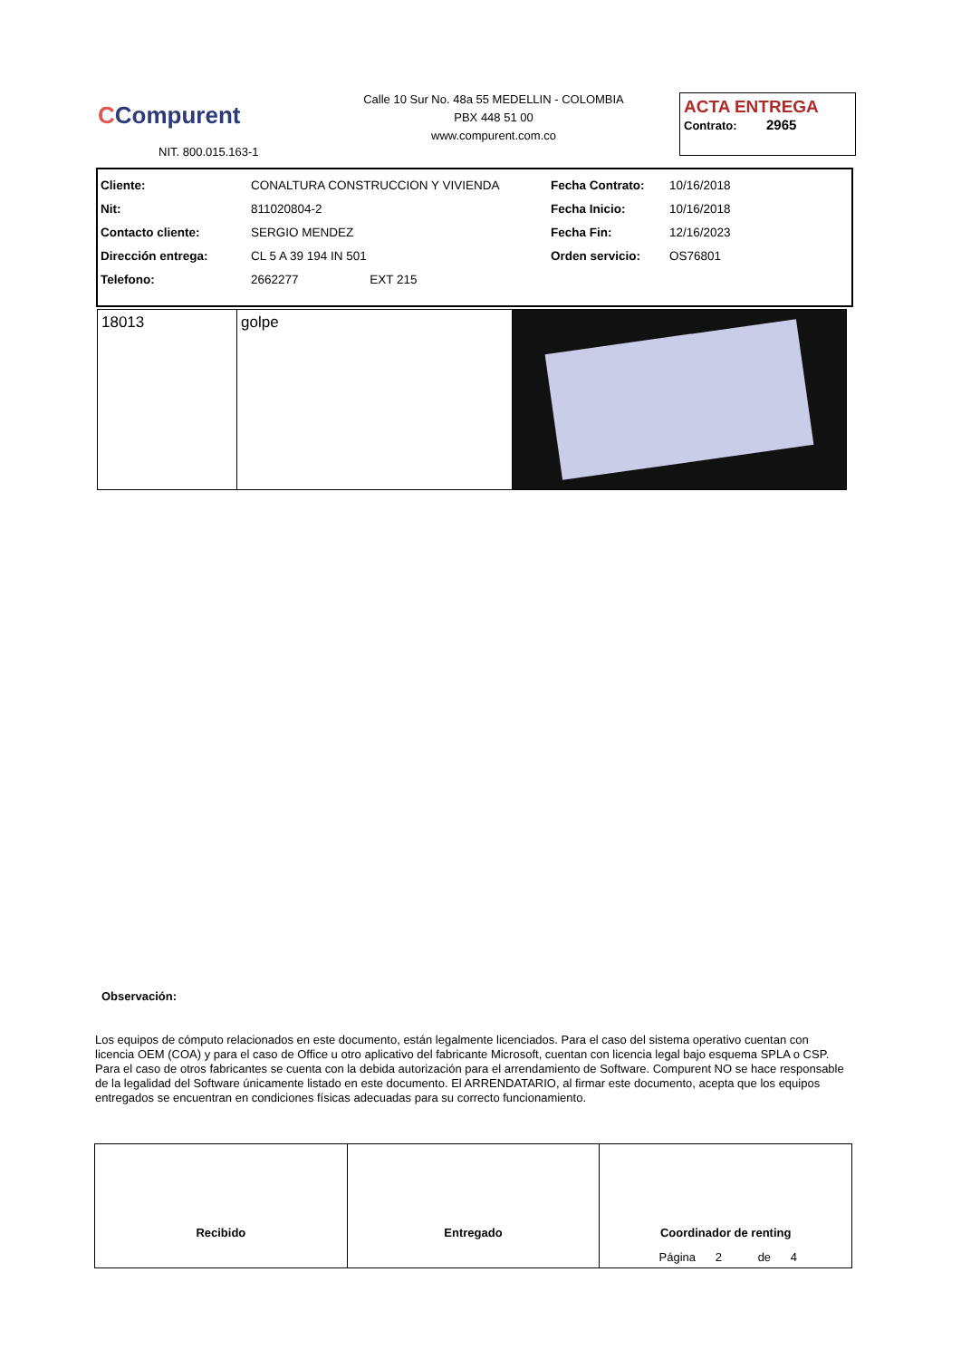CCompurent
NIT. 800.015.163-1
Calle 10 Sur No. 48a 55 MEDELLIN - COLOMBIA
PBX 448 51 00
www.compurent.com.co
ACTA ENTREGA
Contrato: 2965
| Cliente: | CONALTURA CONSTRUCCION Y VIVIENDA | Fecha Contrato: | 10/16/2018 |
| Nit: | 811020804-2 | Fecha Inicio: | 10/16/2018 |
| Contacto cliente: | SERGIO MENDEZ | Fecha Fin: | 12/16/2023 |
| Dirección entrega: | CL 5 A 39 194 IN 501 | Orden servicio: | OS76801 |
| Telefono: | 2662277 EXT 215 | | |
| 18013 | golpe | |
Observación:
Los equipos de cómputo relacionados en este documento, están legalmente licenciados. Para el caso del sistema operativo cuentan con licencia OEM (COA) y para el caso de Office u otro aplicativo del fabricante Microsoft, cuentan con licencia legal bajo esquema SPLA o CSP. Para el caso de otros fabricantes se cuenta con la debida autorización para el arrendamiento de Software. Compurent NO se hace responsable de la legalidad del Software únicamente listado en este documento. El ARRENDATARIO, al firmar este documento, acepta que los equipos entregados se encuentran en condiciones físicas adecuadas para su correcto funcionamiento.
Recibido Entregado Coordinador de renting
Página 2 de 4